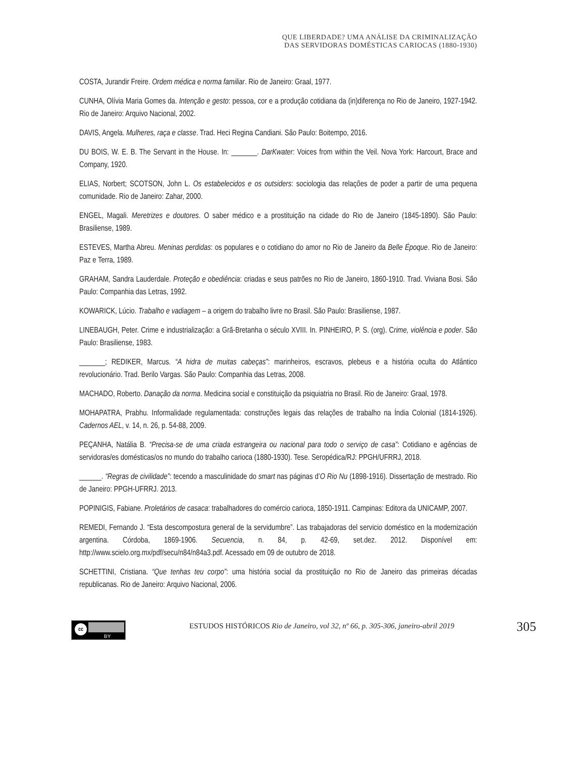QUE LIBERDADE? UMA ANÁLISE DA CRIMINALIZAÇÃO
DAS SERVIDORAS DOMÉSTICAS CARIOCAS (1880-1930)
COSTA, Jurandir Freire. Ordem médica e norma familiar. Rio de Janeiro: Graal, 1977.
CUNHA, Olívia Maria Gomes da. Intenção e gesto: pessoa, cor e a produção cotidiana da (in)diferença no Rio de Janeiro, 1927-1942. Rio de Janeiro: Arquivo Nacional, 2002.
DAVIS, Angela. Mulheres, raça e classe. Trad. Heci Regina Candiani. São Paulo: Boitempo, 2016.
DU BOIS, W. E. B. The Servant in the House. In: _______. DarKwater: Voices from within the Veil. Nova York: Harcourt, Brace and Company, 1920.
ELIAS, Norbert; SCOTSON, John L. Os estabelecidos e os outsiders: sociologia das relações de poder a partir de uma pequena comunidade. Rio de Janeiro: Zahar, 2000.
ENGEL, Magali. Meretrizes e doutores. O saber médico e a prostituição na cidade do Rio de Janeiro (1845-1890). São Paulo: Brasiliense, 1989.
ESTEVES, Martha Abreu. Meninas perdidas: os populares e o cotidiano do amor no Rio de Janeiro da Belle Époque. Rio de Janeiro: Paz e Terra, 1989.
GRAHAM, Sandra Lauderdale. Proteção e obediência: criadas e seus patrões no Rio de Janeiro, 1860-1910. Trad. Viviana Bosi. São Paulo: Companhia das Letras, 1992.
KOWARICK, Lúcio. Trabalho e vadiagem – a origem do trabalho livre no Brasil. São Paulo: Brasiliense, 1987.
LINEBAUGH, Peter. Crime e industrialização: a Grã-Bretanha o século XVIII. In. PINHEIRO, P. S. (org). Crime, violência e poder. São Paulo: Brasiliense, 1983.
_______; REDIKER, Marcus. “A hidra de muitas cabeças”: marinheiros, escravos, plebeus e a história oculta do Atlântico revolucionário. Trad. Berilo Vargas. São Paulo: Companhia das Letras, 2008.
MACHADO, Roberto. Danação da norma. Medicina social e constituição da psiquiatria no Brasil. Rio de Janeiro: Graal, 1978.
MOHAPATRA, Prabhu. Informalidade regulamentada: construções legais das relações de trabalho na Índia Colonial (1814-1926). Cadernos AEL, v. 14, n. 26, p. 54-88, 2009.
PEÇANHA, Natália B. “Precisa-se de uma criada estrangeira ou nacional para todo o serviço de casa”: Cotidiano e agências de servidoras/es domésticas/os no mundo do trabalho carioca (1880-1930). Tese. Seropédica/RJ: PPGH/UFRRJ, 2018.
______. “Regras de civilidade”: tecendo a masculinidade do smart nas páginas d’O Rio Nu (1898-1916). Dissertação de mestrado. Rio de Janeiro: PPGH-UFRRJ. 2013.
POPINIGIS, Fabiane. Proletários de casaca: trabalhadores do comércio carioca, 1850-1911. Campinas: Editora da UNICAMP, 2007.
REMEDI, Fernando J. “Esta descompostura general de la servidumbre”. Las trabajadoras del servicio doméstico en la modernización argentina. Córdoba, 1869-1906. Secuencia, n. 84, p. 42-69, set.dez. 2012. Disponível em: http://www.scielo.org.mx/pdf/secu/n84/n84a3.pdf. Acessado em 09 de outubro de 2018.
SCHETTINI, Cristiana. “Que tenhas teu corpo”: uma história social da prostituição no Rio de Janeiro das primeiras décadas republicanas. Rio de Janeiro: Arquivo Nacional, 2006.
cc
BY
ESTUDOS HISTÓRICOS Rio de Janeiro, vol 32, nº 66, p. 305-306, janeiro-abril 2019
305